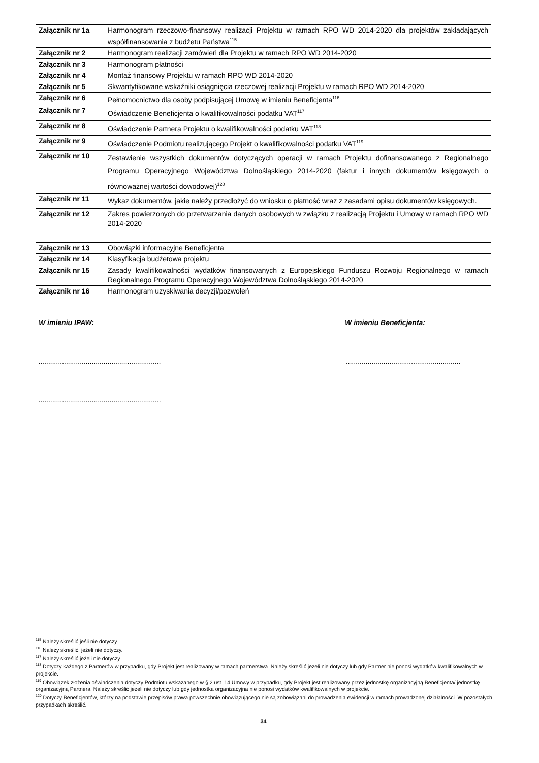| Załącznik nr 1a | Harmonogram rzeczowo-finansowy realizacji Projektu w ramach RPO WD 2014-2020 dla projektów zakładających współfinansowania z budżetu Państwa<sup>115</sup> |
| Załącznik nr 2 | Harmonogram realizacji zamówień dla Projektu w ramach RPO WD 2014-2020 |
| Załącznik nr 3 | Harmonogram płatności |
| Załącznik nr 4 | Montaż finansowy Projektu w ramach RPO WD 2014-2020 |
| Załącznik nr 5 | Skwantyfikowane wskaźniki osiągnięcia rzeczowej realizacji Projektu w ramach RPO WD 2014-2020 |
| Załącznik nr 6 | Pełnomocnictwo dla osoby podpisującej Umowę w imieniu Beneficjenta<sup>116</sup> |
| Załącznik nr 7 | Oświadczenie Beneficjenta o kwalifikowalności podatku VAT<sup>117</sup> |
| Załącznik nr 8 | Oświadczenie Partnera Projektu o kwalifikowalności podatku VAT<sup>118</sup> |
| Załącznik nr 9 | Oświadczenie Podmiotu realizującego Projekt o kwalifikowalności podatku VAT<sup>119</sup> |
| Załącznik nr 10 | Zestawienie wszystkich dokumentów dotyczących operacji w ramach Projektu dofinansowanego z Regionalnego Programu Operacyjnego Województwa Dolnośląskiego 2014-2020 (faktur i innych dokumentów księgowych o równoważnej wartości dowodowej)<sup>120</sup> |
| Załącznik nr 11 | Wykaz dokumentów, jakie należy przedłożyć do wniosku o płatność wraz z zasadami opisu dokumentów księgowych. |
| Załącznik nr 12 | Zakres powierzonych do przetwarzania danych osobowych w związku z realizacją Projektu i Umowy w ramach RPO WD 2014-2020 |
| Załącznik nr 13 | Obowiązki informacyjne Beneficjenta |
| Załącznik nr 14 | Klasyfikacja budżetowa projektu |
| Załącznik nr 15 | Zasady kwalifikowalności wydatków finansowanych z Europejskiego Funduszu Rozwoju Regionalnego w ramach Regionalnego Programu Operacyjnego Województwa Dolnośląskiego 2014-2020 |
| Załącznik nr 16 | Harmonogram uzyskiwania decyzji/pozwoleń |
W imieniu IPAW: W imieniu Beneficjenta:
.............................................................. ..........................................................
..............................................................
<sup>115</sup> Należy skreślić jeśli nie dotyczy
<sup>116</sup> Należy skreślić, jeżeli nie dotyczy.
<sup>117</sup> Należy skreślić jeżeli nie dotyczy.
<sup>118</sup> Dotyczy każdego z Partnerów w przypadku, gdy Projekt jest realizowany w ramach partnerstwa. Należy skreślić jeżeli nie dotyczy lub gdy Partner nie ponosi wydatków kwalifikowalnych w projekcie.
<sup>119</sup> Obowiązek złożenia oświadczenia dotyczy Podmiotu wskazanego w § 2 ust. 14 Umowy w przypadku, gdy Projekt jest realizowany przez jednostkę organizacyjną Beneficjenta/ jednostkę organizacyjną Partnera. Należy skreślić jeżeli nie dotyczy lub gdy jednostka organizacyjna nie ponosi wydatków kwalifikowalnych w projekcie.
<sup>120</sup> Dotyczy Beneficjentów, którzy na podstawie przepisów prawa powszechnie obowiązującego nie są zobowiązani do prowadzenia ewidencji w ramach prowadzonej działalności. W pozostałych przypadkach skreślić.
34